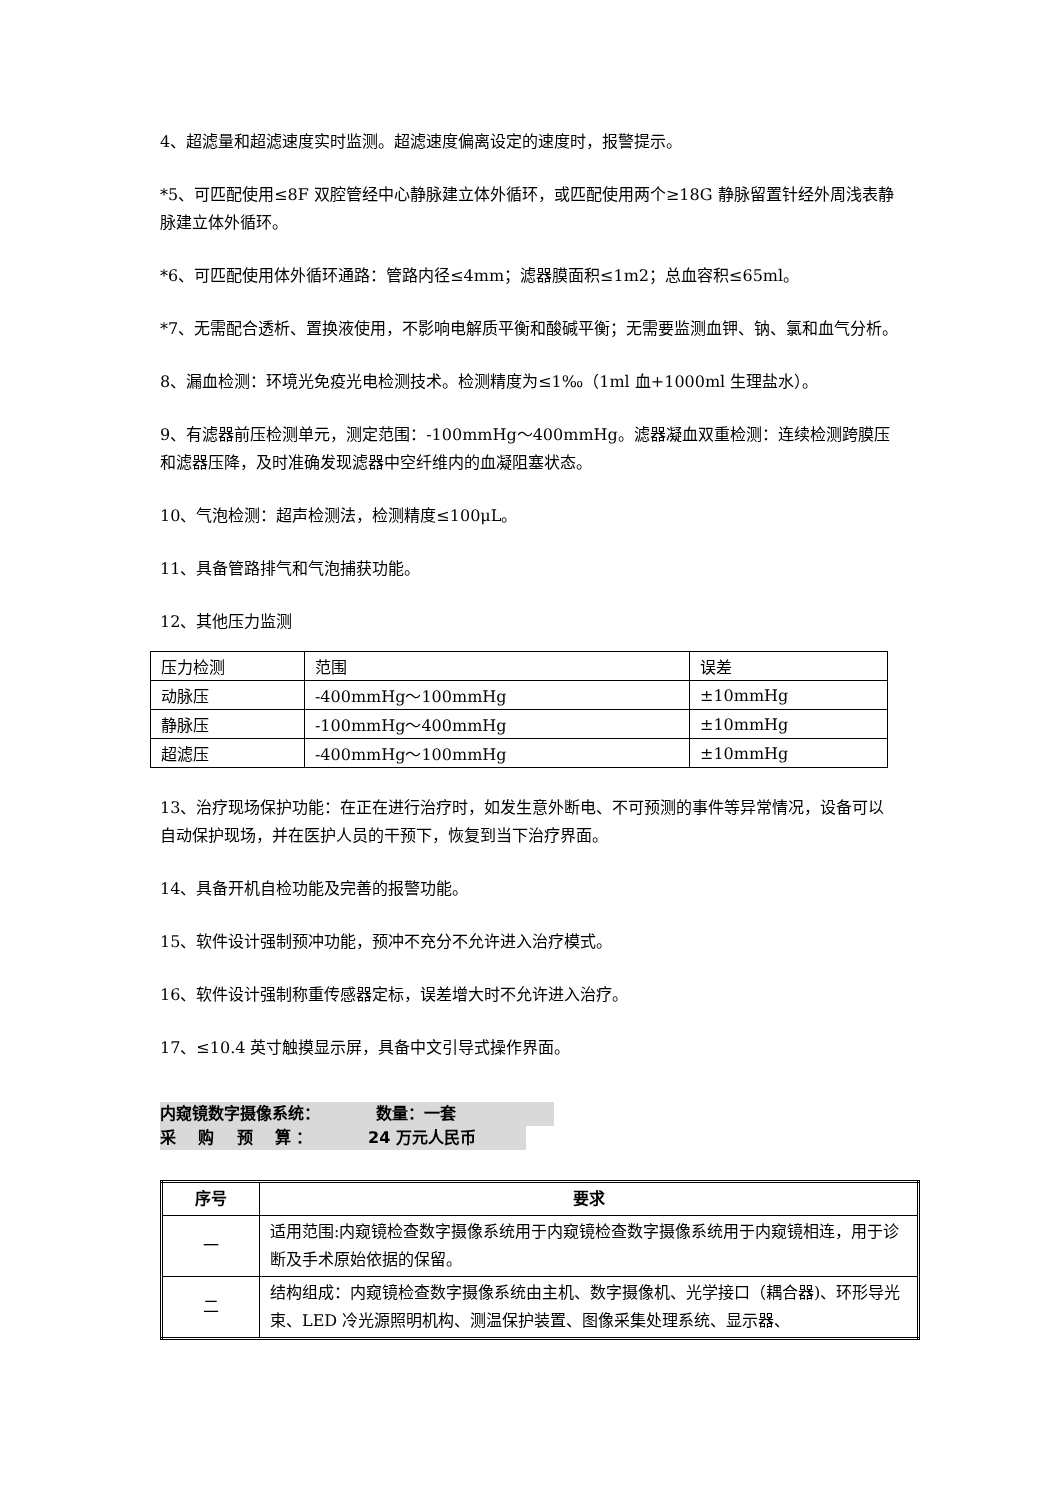4、超滤量和超滤速度实时监测。超滤速度偏离设定的速度时，报警提示。
*5、可匹配使用≤8F 双腔管经中心静脉建立体外循环，或匹配使用两个≥18G 静脉留置针经外周浅表静脉建立体外循环。
*6、可匹配使用体外循环通路：管路内径≤4mm；滤器膜面积≤1m2；总血容积≤65ml。
*7、无需配合透析、置换液使用，不影响电解质平衡和酸碱平衡；无需要监测血钾、钠、氯和血气分析。
8、漏血检测：环境光免疫光电检测技术。检测精度为≤1‰（1ml 血+1000ml 生理盐水）。
9、有滤器前压检测单元，测定范围：-100mmHg～400mmHg。滤器凝血双重检测：连续检测跨膜压和滤器压降，及时准确发现滤器中空纤维内的血凝阻塞状态。
10、气泡检测：超声检测法，检测精度≤100μL。
11、具备管路排气和气泡捕获功能。
12、其他压力监测
| 压力检测 | 范围 | 误差 |
| 动脉压 | -400mmHg～100mmHg | ±10mmHg |
| 静脉压 | -100mmHg～400mmHg | ±10mmHg |
| 超滤压 | -400mmHg～100mmHg | ±10mmHg |
13、治疗现场保护功能：在正在进行治疗时，如发生意外断电、不可预测的事件等异常情况，设备可以自动保护现场，并在医护人员的干预下，恢复到当下治疗界面。
14、具备开机自检功能及完善的报警功能。
15、软件设计强制预冲功能，预冲不充分不允许进入治疗模式。
16、软件设计强制称重传感器定标，误差增大时不允许进入治疗。
17、≤10.4 英寸触摸显示屏，具备中文引导式操作界面。
内窥镜数字摄像系统： 数量：一套
采 购 预 算 ： 24 万元人民币
| 序号 | 要求 |
| --- | --- |
| 一 | 适用范围:内窥镜检查数字摄像系统用于内窥镜检查数字摄像系统用于内窥镜相连，用于诊断及手术原始依据的保留。 |
| 二 | 结构组成：内窥镜检查数字摄像系统由主机、数字摄像机、光学接口（耦合器)、环形导光束、LED 冷光源照明机构、测温保护装置、图像采集处理系统、显示器、 |